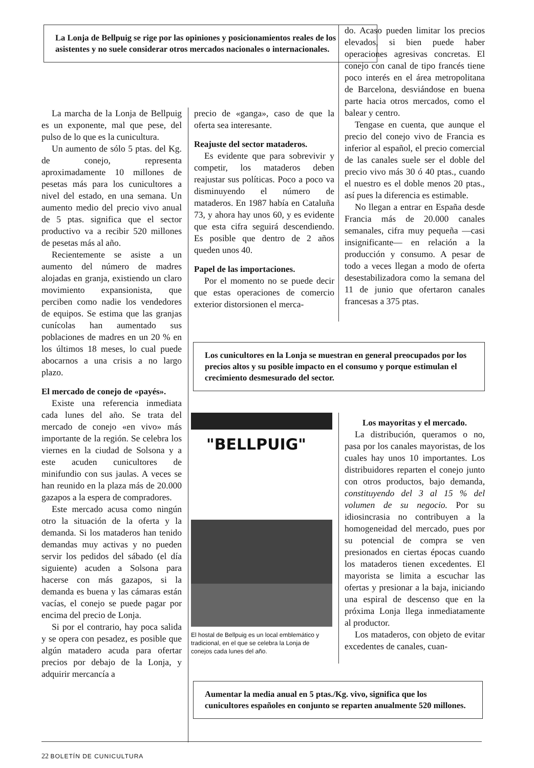La Lonja de Bellpuig se rige por las opiniones y posicionamientos reales de los asistentes y no suele considerar otros mercados nacionales o internacionales.
La marcha de la Lonja de Bellpuig es un exponente, mal que pese, del pulso de lo que es la cunicultura.
Un aumento de sólo 5 ptas. del Kg. de conejo, representa aproximadamente 10 millones de pesetas más para los cunicultores a nivel del estado, en una semana. Un aumento medio del precio vivo anual de 5 ptas. significa que el sector productivo va a recibir 520 millones de pesetas más al año.
Recientemente se asiste a un aumento del número de madres alojadas en granja, existiendo un claro movimiento expansionista, que perciben como nadie los vendedores de equipos. Se estima que las granjas cunícolas han aumentado sus poblaciones de madres en un 20 % en los últimos 18 meses, lo cual puede abocarnos a una crisis a no largo plazo.
El mercado de conejo de «payés».
Existe una referencia inmediata cada lunes del año. Se trata del mercado de conejo «en vivo» más importante de la región. Se celebra los viernes en la ciudad de Solsona y a este acuden cunicultores de minifundio con sus jaulas. A veces se han reunido en la plaza más de 20.000 gazapos a la espera de compradores.
Este mercado acusa como ningún otro la situación de la oferta y la demanda. Si los mataderos han tenido demandas muy activas y no pueden servir los pedidos del sábado (el día siguiente) acuden a Solsona para hacerse con más gazapos, si la demanda es buena y las cámaras están vacías, el conejo se puede pagar por encima del precio de Lonja.
Si por el contrario, hay poca salida y se opera con pesadez, es posible que algún matadero acuda para ofertar precios por debajo de la Lonja, y adquirir mercancía a
precio de «ganga», caso de que la oferta sea interesante.
Reajuste del sector mataderos.
Es evidente que para sobrevivir y competir, los mataderos deben reajustar sus políticas. Poco a poco va disminuyendo el número de mataderos. En 1987 había en Cataluña 73, y ahora hay unos 60, y es evidente que esta cifra seguirá descendiendo. Es posible que dentro de 2 años queden unos 40.
Papel de las importaciones.
Por el momento no se puede decir que estas operaciones de comercio exterior distorsionen el merca-
do. Acaso pueden limitar los precios elevados, si bien puede haber operaciones agresivas concretas. El conejo con canal de tipo francés tiene poco interés en el área metropolitana de Barcelona, desviándose en buena parte hacia otros mercados, como el balear y centro.
Tengase en cuenta, que aunque el precio del conejo vivo de Francia es inferior al español, el precio comercial de las canales suele ser el doble del precio vivo más 30 ó 40 ptas., cuando el nuestro es el doble menos 20 ptas., así pues la diferencia es estimable.
No llegan a entrar en España desde Francia más de 20.000 canales semanales, cifra muy pequeña —casi insignificante— en relación a la producción y consumo. A pesar de todo a veces llegan a modo de oferta desestabilizadora como la semana del 11 de junio que ofertaron canales francesas a 375 ptas.
Los cunicultores en la Lonja se muestran en general preocupados por los precios altos y su posible impacto en el consumo y porque estimulan el crecimiento desmesurado del sector.
"BELLPUIG"
El hostal de Bellpuig es un local emblemático y tradicional, en el que se celebra la Lonja de conejos cada lunes del año.
Los mayoritas y el mercado.
La distribución, queramos o no, pasa por los canales mayoristas, de los cuales hay unos 10 importantes. Los distribuidores reparten el conejo junto con otros productos, bajo demanda, constituyendo del 3 al 15 % del volumen de su negocio. Por su idiosincrasia no contribuyen a la homogeneidad del mercado, pues por su potencial de compra se ven presionados en ciertas épocas cuando los mataderos tienen excedentes. El mayorista se limita a escuchar las ofertas y presionar a la baja, iniciando una espiral de descenso que en la próxima Lonja llega inmediatamente al productor.
Los mataderos, con objeto de evitar excedentes de canales, cuan-
Aumentar la media anual en 5 ptas./Kg. vivo, significa que los cunicultores españoles en conjunto se reparten anualmente 520 millones.
22 BOLETÍN DE CUNICULTURA